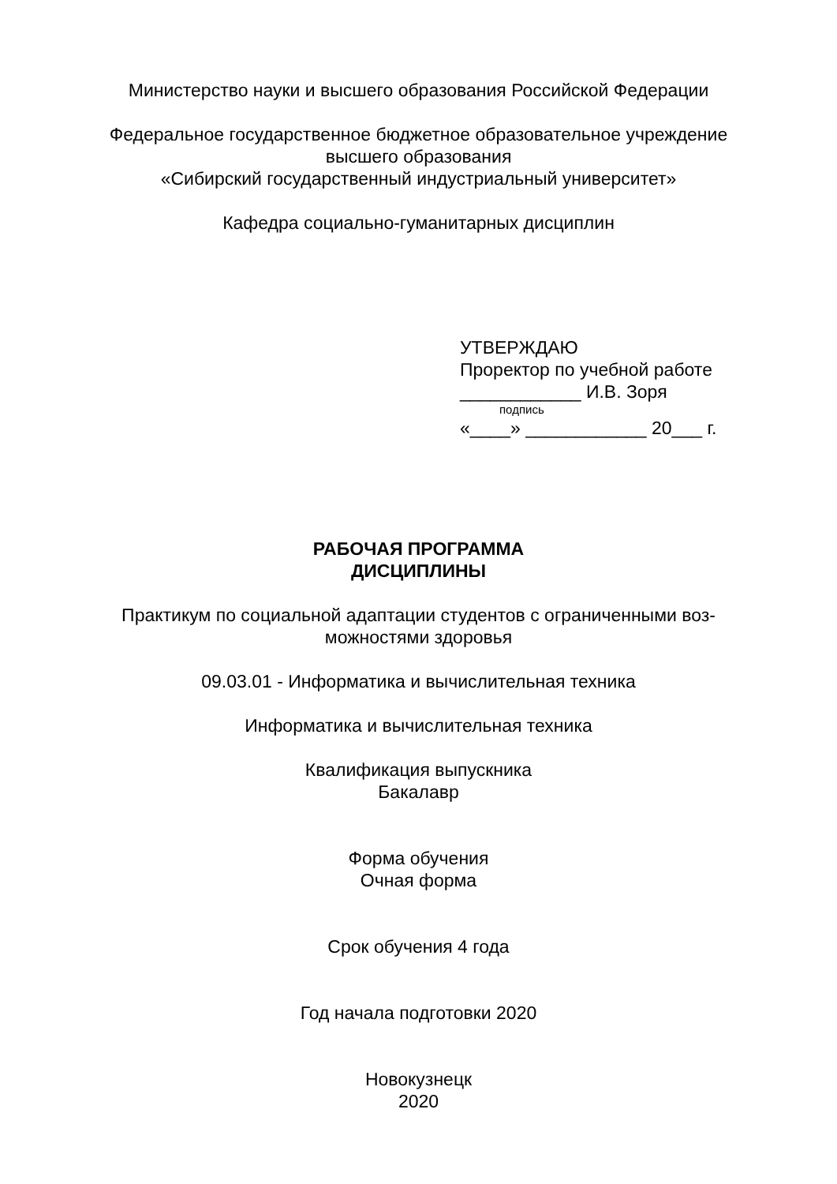Министерство науки и высшего образования Российской Федерации
Федеральное государственное бюджетное образовательное учреждение
высшего образования
«Сибирский государственный индустриальный университет»
Кафедра социально-гуманитарных дисциплин
УТВЕРЖДАЮ
Проректор по учебной работе
____________ И.В. Зоря
подпись
«____» ____________ 20___ г.
РАБОЧАЯ ПРОГРАММА
ДИСЦИПЛИНЫ
Практикум по социальной адаптации студентов с ограниченными воз-
можностями здоровья
09.03.01 - Информатика и вычислительная техника
Информатика и вычислительная техника
Квалификация выпускника
Бакалавр
Форма обучения
Очная форма
Срок обучения 4 года
Год начала подготовки 2020
Новокузнецк
2020